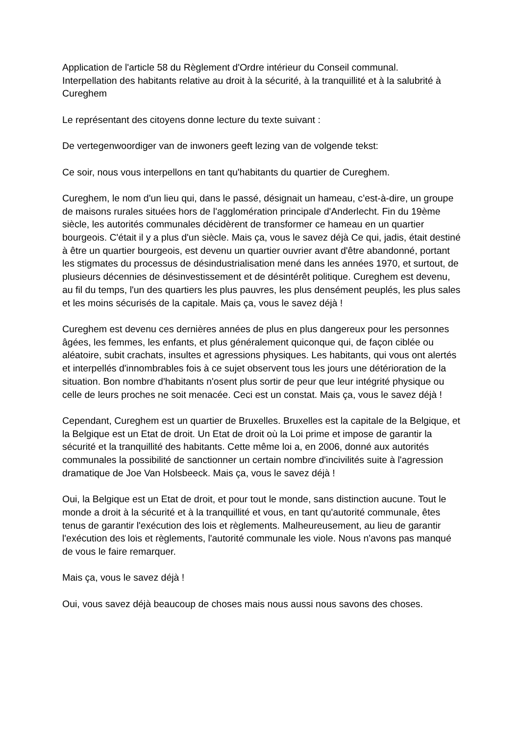Application de l'article 58 du Règlement d'Ordre intérieur du Conseil communal.
Interpellation des habitants relative au droit à la sécurité, à la tranquillité et à la salubrité à Cureghem
Le représentant des citoyens donne lecture du texte suivant :
De vertegenwoordiger van de inwoners geeft lezing van de volgende tekst:
Ce soir, nous vous interpellons en tant qu'habitants du quartier de Cureghem.
Cureghem, le nom d'un lieu qui, dans le passé, désignait un hameau, c’est-à-dire, un groupe de maisons rurales situées hors de l'agglomération principale d'Anderlecht. Fin du 19ème siècle, les autorités communales décidèrent de transformer ce hameau en un quartier bourgeois. C'était il y a plus d'un siècle. Mais ça, vous le savez déjà Ce qui, jadis, était destiné à être un quartier bourgeois, est devenu un quartier ouvrier avant d'être abandonné, portant les stigmates du processus de désindustrialisation mené dans les années 1970, et surtout, de plusieurs décennies de désinvestissement et de désintérêt politique. Cureghem est devenu, au fil du temps, l'un des quartiers les plus pauvres, les plus densément peuplés, les plus sales et les moins sécurisés de la capitale. Mais ça, vous le savez déjà !
Cureghem est devenu ces dernières années de plus en plus dangereux pour les personnes âgées, les femmes, les enfants, et plus généralement quiconque qui, de façon ciblée ou aléatoire, subit crachats, insultes et agressions physiques. Les habitants, qui vous ont alertés et interpellés d'innombrables fois à ce sujet observent tous les jours une détérioration de la situation. Bon nombre d'habitants n'osent plus sortir de peur que leur intégrité physique ou celle de leurs proches ne soit menacée. Ceci est un constat. Mais ça, vous le savez déjà !
Cependant, Cureghem est un quartier de Bruxelles. Bruxelles est la capitale de la Belgique, et la Belgique est un Etat de droit. Un Etat de droit où la Loi prime et impose de garantir la sécurité et la tranquillité des habitants. Cette même loi a, en 2006, donné aux autorités communales la possibilité de sanctionner un certain nombre d'incivilités suite à l'agression dramatique de Joe Van Holsbeeck. Mais ça, vous le savez déjà !
Oui, la Belgique est un Etat de droit, et pour tout le monde, sans distinction aucune. Tout le monde a droit à la sécurité et à la tranquillité et vous, en tant qu'autorité communale, êtes tenus de garantir l'exécution des lois et règlements. Malheureusement, au lieu de garantir l'exécution des lois et règlements, l'autorité communale les viole. Nous n'avons pas manqué de vous le faire remarquer.
Mais ça, vous le savez déjà !
Oui, vous savez déjà beaucoup de choses mais nous aussi nous savons des choses.